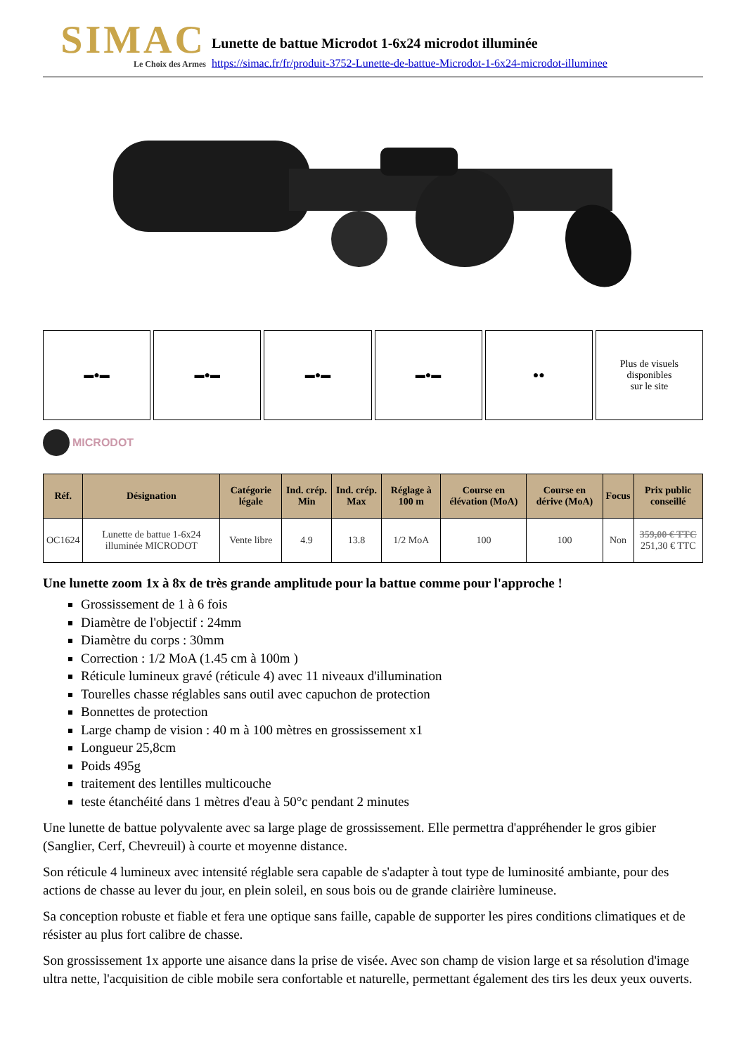SIMAC
Le Choix des Armes
Lunette de battue Microdot 1-6x24 microdot illuminée
https://simac.fr/fr/produit-3752-Lunette-de-battue-Microdot-1-6x24-microdot-illuminee
▬●▬ ▬●▬ ▬●▬ ▬●▬ ●● Plus de visuels
disponibles
sur le site
MICRODOT
| Réf. | Désignation | Catégorie légale | Ind. crép. Min | Ind. crép. Max | Réglage à 100 m | Course en élévation (MoA) | Course en dérive (MoA) | Focus | Prix public conseillé |
| --- | --- | --- | --- | --- | --- | --- | --- | --- | --- |
| OC1624 | Lunette de battue 1-6x24 illuminée MICRODOT | Vente libre | 4.9 | 13.8 | 1/2 MoA | 100 | 100 | Non | 359,00 € TTC 251,30 € TTC |
Une lunette zoom 1x à 8x de très grande amplitude pour la battue comme pour l'approche !
Grossissement de 1 à 6 fois
Diamètre de l'objectif : 24mm
Diamètre du corps : 30mm
Correction : 1/2 MoA (1.45 cm à 100m )
Réticule lumineux gravé (réticule 4) avec 11 niveaux d'illumination
Tourelles chasse réglables sans outil avec capuchon de protection
Bonnettes de protection
Large champ de vision : 40 m à 100 mètres en grossissement x1
Longueur 25,8cm
Poids 495g
traitement des lentilles multicouche
teste étanchéité dans 1 mètres d'eau à 50°c pendant 2 minutes
Une lunette de battue polyvalente avec sa large plage de grossissement. Elle permettra d'appréhender le gros gibier (Sanglier, Cerf, Chevreuil) à courte et moyenne distance.
Son réticule 4 lumineux avec intensité réglable sera capable de s'adapter à tout type de luminosité ambiante, pour des actions de chasse au lever du jour, en plein soleil, en sous bois ou de grande clairière lumineuse.
Sa conception robuste et fiable et fera une optique sans faille, capable de supporter les pires conditions climatiques et de résister au plus fort calibre de chasse.
Son grossissement 1x apporte une aisance dans la prise de visée. Avec son champ de vision large et sa résolution d'image ultra nette, l'acquisition de cible mobile sera confortable et naturelle, permettant également des tirs les deux yeux ouverts.